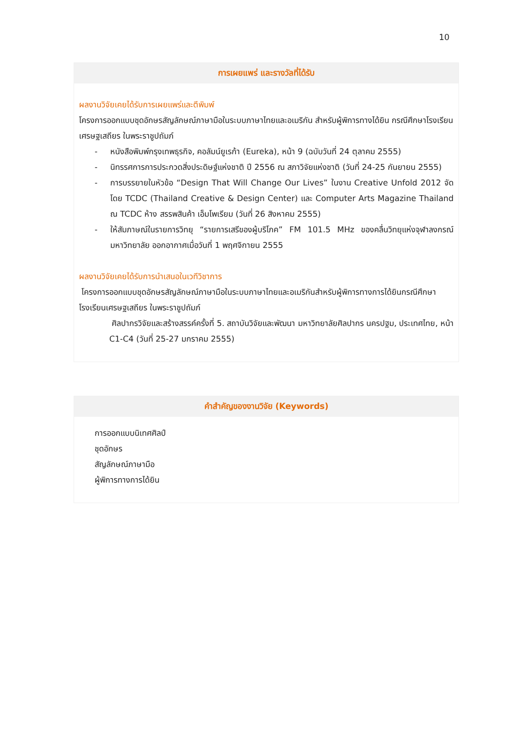10
การเผยแพร่ และรางวัลที่ได้รับ
ผลงานวิจัยเคยได้รับการเผยแพร่และตีพิมพ์
โครงการออกแบบชุดอักษรสัญลักษณ์ภาษามือในระบบภาษาไทยและอเมริกัน สำหรับผู้พิการทางได้ยิน กรณีศึกษาโรงเรียนเศรษฐเสถียร ในพระราชูปถัมภ์
- หนังสือพิมพ์กรุงเทพธุรกิจ, คอลัมน์ยูเรก้า (Eureka), หน้า 9 (ฉบับวันที่ 24 ตุลาคม 2555)
- นิทรรศการการประกวดสิ่งประดิษฐ์แห่งชาติ ปี 2556 ณ สภาวิจัยแห่งชาติ (วันที่ 24-25 กันยายน 2555)
- การบรรยายในหัวข้อ “Design That Will Change Our Lives” ในงาน Creative Unfold 2012 จัดโดย TCDC (Thailand Creative & Design Center) และ Computer Arts Magazine Thailand ณ TCDC ห้าง สรรพสินค้า เอ็มโพเรียม (วันที่ 26 สิงหาคม 2555)
- ให้สัมภาษณ์ในรายการวิทยุ “รายการเสรีของผู้บริโภค” FM 101.5 MHz ของคลื่นวิทยุแห่งจุฬาลงกรณ์มหาวิทยาลัย ออกอากาศเมื่อวันที่ 1 พฤศจิกายน 2555
ผลงานวิจัยเคยได้รับการนำเสนอในเวทีวิชาการ
โครงการออกแบบชุดอักษรสัญลักษณ์ภาษามือในระบบภาษาไทยและอเมริกันสำหรับผู้พิการทางการได้ยินกรณีศึกษาโรงเรียนเศรษฐเสถียร ในพระราชูปถัมภ์
ศิลปากรวิจัยและสร้างสรรค์ครั้งที่ 5. สถาบันวิจัยและพัฒนา มหาวิทยาลัยศิลปากร นครปฐม, ประเทศไทย, หน้า C1-C4 (วันที่ 25-27 มกราคม 2555)
คำสำคัญของงานวิจัย (Keywords)
การออกแบบนิเทศศิลป์
ชุดอักษร
สัญลักษณ์ภาษามือ
ผู้พิการทางการได้ยิน